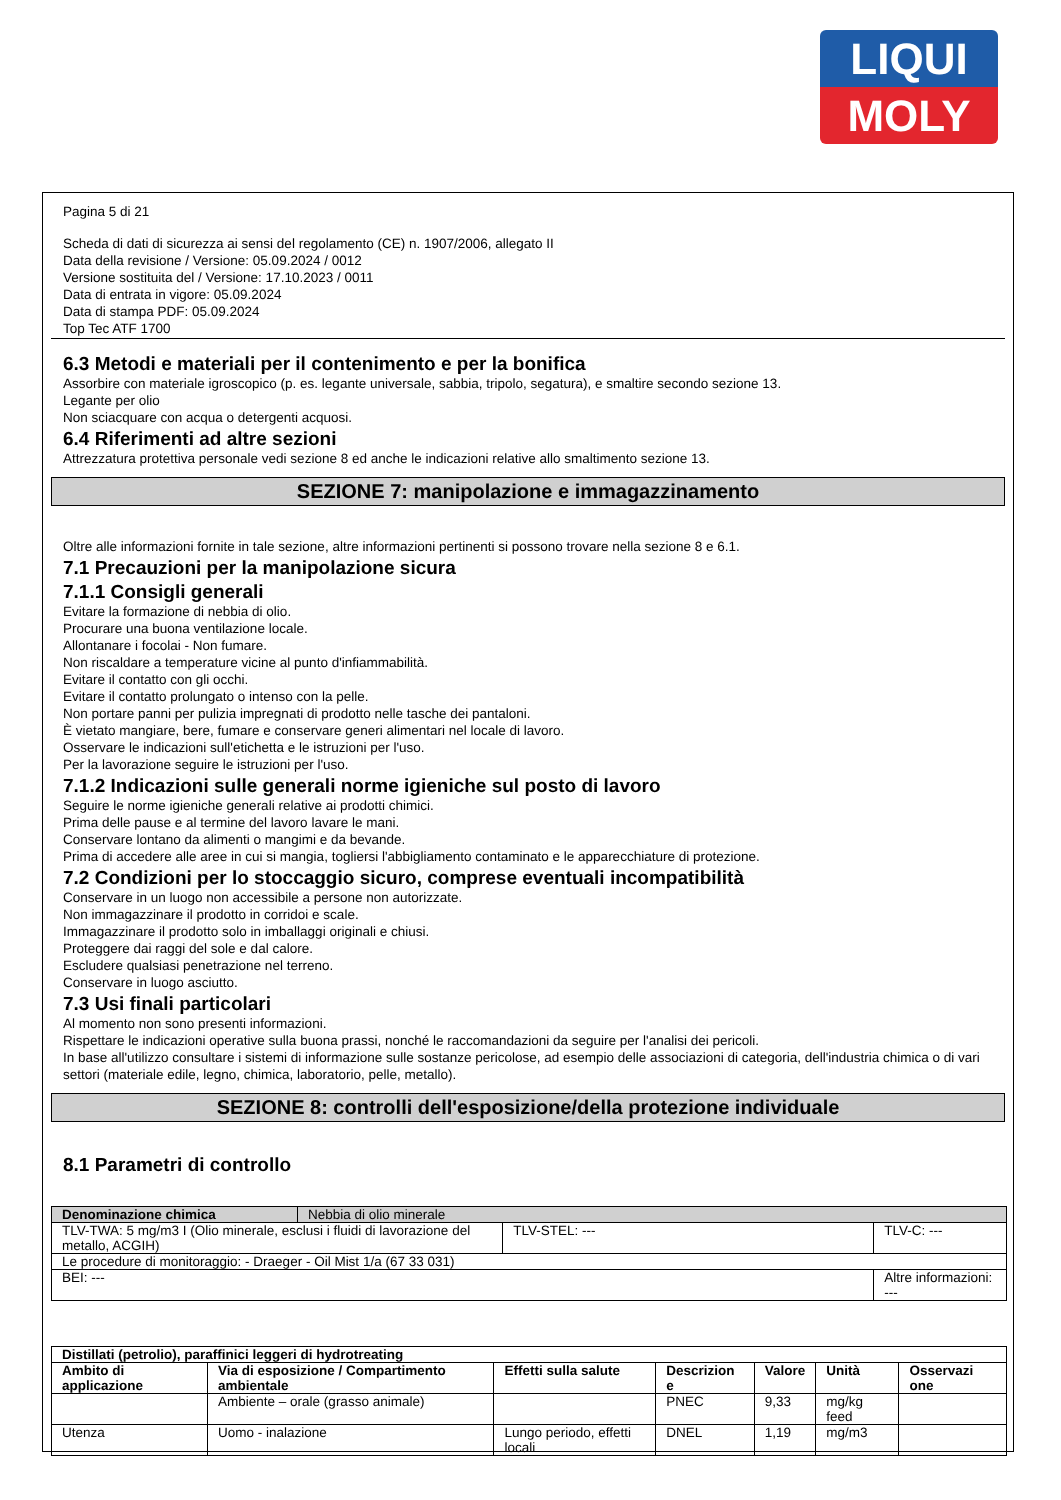LIQUI
MOLY
Pagina 5 di 21
Scheda di dati di sicurezza ai sensi del regolamento (CE) n. 1907/2006, allegato II
Data della revisione / Versione: 05.09.2024 / 0012
Versione sostituita del / Versione: 17.10.2023 / 0011
Data di entrata in vigore: 05.09.2024
Data di stampa PDF: 05.09.2024
Top Tec ATF 1700
6.3 Metodi e materiali per il contenimento e per la bonifica
Assorbire con materiale igroscopico (p. es. legante universale, sabbia, tripolo, segatura), e smaltire secondo sezione 13.
Legante per olio
Non sciacquare con acqua o detergenti acquosi.
6.4 Riferimenti ad altre sezioni
Attrezzatura protettiva personale vedi sezione 8 ed anche le indicazioni relative allo smaltimento sezione 13.
SEZIONE 7: manipolazione e immagazzinamento
Oltre alle informazioni fornite in tale sezione, altre informazioni pertinenti si possono trovare nella sezione 8 e 6.1.
7.1 Precauzioni per la manipolazione sicura
7.1.1 Consigli generali
Evitare la formazione di nebbia di olio.
Procurare una buona ventilazione locale.
Allontanare i focolai - Non fumare.
Non riscaldare a temperature vicine al punto d'infiammabilità.
Evitare il contatto con gli occhi.
Evitare il contatto prolungato o intenso con la pelle.
Non portare panni per pulizia impregnati di prodotto nelle tasche dei pantaloni.
È vietato mangiare, bere, fumare e conservare generi alimentari nel locale di lavoro.
Osservare le indicazioni sull'etichetta e le istruzioni per l'uso.
Per la lavorazione seguire le istruzioni per l'uso.
7.1.2 Indicazioni sulle generali norme igieniche sul posto di lavoro
Seguire le norme igieniche generali relative ai prodotti chimici.
Prima delle pause e al termine del lavoro lavare le mani.
Conservare lontano da alimenti o mangimi e da bevande.
Prima di accedere alle aree in cui si mangia, togliersi l'abbigliamento contaminato e le apparecchiature di protezione.
7.2 Condizioni per lo stoccaggio sicuro, comprese eventuali incompatibilità
Conservare in un luogo non accessibile a persone non autorizzate.
Non immagazzinare il prodotto in corridoi e scale.
Immagazzinare il prodotto solo in imballaggi originali e chiusi.
Proteggere dai raggi del sole e dal calore.
Escludere qualsiasi penetrazione nel terreno.
Conservare in luogo asciutto.
7.3 Usi finali particolari
Al momento non sono presenti informazioni.
Rispettare le indicazioni operative sulla buona prassi, nonché le raccomandazioni da seguire per l'analisi dei pericoli.
In base all'utilizzo consultare i sistemi di informazione sulle sostanze pericolose, ad esempio delle associazioni di categoria, dell'industria chimica o di vari settori (materiale edile, legno, chimica, laboratorio, pelle, metallo).
SEZIONE 8: controlli dell'esposizione/della protezione individuale
8.1 Parametri di controllo
| Denominazione chimica | Nebbia di olio minerale | | |
| TLV-TWA: 5 mg/m3 I (Olio minerale, esclusi i fluidi di lavorazione del metallo, ACGIH) | | TLV-STEL: --- | TLV-C: --- |
| Le procedure di monitoraggio: - Draeger - Oil Mist 1/a (67 33 031) | | | |
| BEI: --- | | | Altre informazioni: --- |
| Distillati (petrolio), paraffinici leggeri di hydrotreating | | | | | | |
| --- | --- | --- | --- | --- | --- | --- |
| Ambito di applicazione | Via di esposizione / Compartimento ambientale | Effetti sulla salute | Descrizion e | Valore | Unità | Osservazi one |
| | Ambiente – orale (grasso animale) | | PNEC | 9,33 | mg/kg feed | |
| Utenza | Uomo - inalazione | Lungo periodo, effetti locali | DNEL | 1,19 | mg/m3 | |